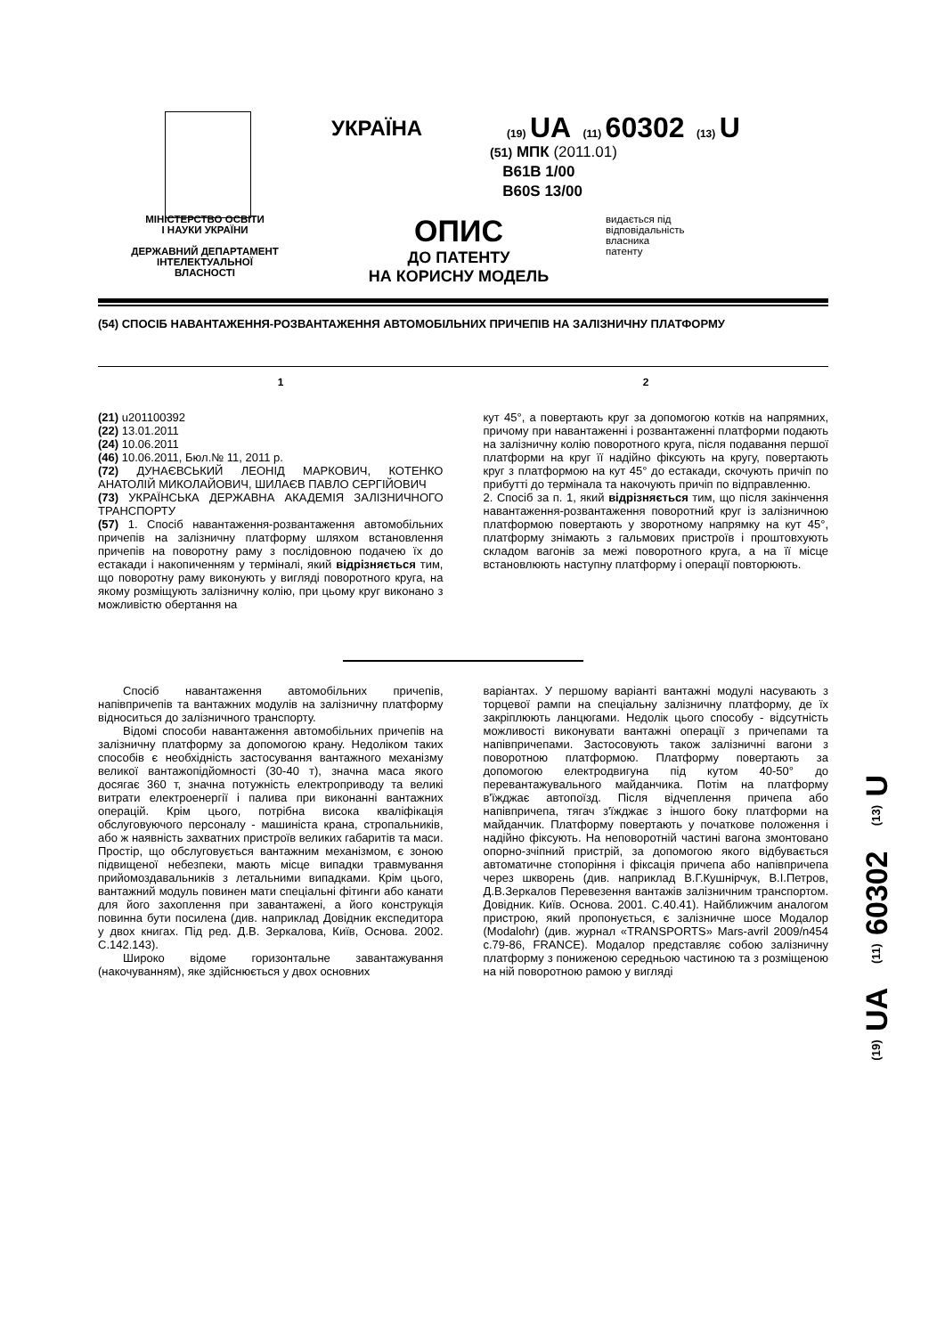УКРАЇНА
(19) UA (11) 60302 (13) U
(51) МПК (2011.01)
B61B 1/00
B60S 13/00
МІНІСТЕРСТВО ОСВІТИ
І НАУКИ УКРАЇНИ
ДЕРЖАВНИЙ ДЕПАРТАМЕНТ
ІНТЕЛЕКТУАЛЬНОЇ
ВЛАСНОСТІ
ОПИС
ДО ПАТЕНТУ
НА КОРИСНУ МОДЕЛЬ
видається під
відповідальність
власника
патенту
(54) СПОСІБ НАВАНТАЖЕННЯ-РОЗВАНТАЖЕННЯ АВТОМОБІЛЬНИХ ПРИЧЕПІВ НА ЗАЛІЗНИЧНУ ПЛАТФОРМУ
1 2
(21) u201100392
(22) 13.01.2011
(24) 10.06.2011
(46) 10.06.2011, Бюл.№ 11, 2011 р.
(72) ДУНАЄВСЬКИЙ ЛЕОНІД МАРКОВИЧ, КОТЕНКО АНАТОЛІЙ МИКОЛАЙОВИЧ, ШИЛАЄВ ПАВЛО СЕРГІЙОВИЧ
(73) УКРАЇНСЬКА ДЕРЖАВНА АКАДЕМІЯ ЗАЛІЗНИЧНОГО ТРАНСПОРТУ
(57) 1. Спосіб навантаження-розвантаження автомобільних причепів на залізничну платформу шляхом встановлення причепів на поворотну раму з послідовною подачею їх до естакади і накопиченням у терміналі, який відрізняється тим, що поворотну раму виконують у вигляді поворотного круга, на якому розміщують залізничну колію, при цьому круг виконано з можливістю обертання на
кут 45°, а повертають круг за допомогою котків на напрямних, причому при навантаженні і розвантаженні платформи подають на залізничну колію поворотного круга, після подавання першої платформи на круг її надійно фіксують на кругу, повертають круг з платформою на кут 45° до естакади, скочують причіп по прибутті до термінала та накочують причіп по відправленню.
2. Спосіб за п. 1, який відрізняється тим, що після закінчення навантаження-розвантаження поворотний круг із залізничною платформою повертають у зворотному напрямку на кут 45°, платформу знімають з гальмових пристроїв і проштовхують складом вагонів за межі поворотного круга, а на її місце встановлюють наступну платформу і операції повторюють.
Спосіб навантаження автомобільних причепів, напівпричепів та вантажних модулів на залізничну платформу відноситься до залізничного транспорту.
Відомі способи навантаження автомобільних причепів на залізничну платформу за допомогою крану. Недоліком таких способів є необхідність застосування вантажного механізму великої вантажопідйомності (30-40 т), значна маса якого досягає 360 т, значна потужність електроприводу та великі витрати електроенергії і палива при виконанні вантажних операцій. Крім цього, потрібна висока кваліфікація обслуговуючого персоналу - машиніста крана, стропальників, або ж наявність захватних пристроїв великих габаритів та маси. Простір, що обслуговується вантажним механізмом, є зоною підвищеної небезпеки, мають місце випадки травмування прийомоздавальників з летальними випадками. Крім цього, вантажний модуль повинен мати спеціальні фітинги або канати для його захоплення при завантажені, а його конструкція повинна бути посилена (див. наприклад Довідник експедитора у двох книгах. Під ред. Д.В. Зеркалова, Київ, Основа. 2002. С.142.143).
Широко відоме горизонтальне завантажування (накочуванням), яке здійснюється у двох основних
варіантах. У першому варіанті вантажні модулі насувають з торцевої рампи на спеціальну залізничну платформу, де їх закріплюють ланцюгами. Недолік цього способу - відсутність можливості виконувати вантажні операції з причепами та напівпричепами. Застосовують також залізничні вагони з поворотною платформою. Платформу повертають за допомогою електродвигуна під кутом 40-50° до перевантажувального майданчика. Потім на платформу в'їжджає автопоїзд. Після відчеплення причепа або напівпричепа, тягач з'їжджає з іншого боку платформи на майданчик. Платформу повертають у початкове положення і надійно фіксують. На неповоротній частині вагона змонтовано опорно-зчіпний пристрій, за допомогою якого відбувається автоматичне стопоріння і фіксація причепа або напівпричепа через шкворень (див. наприклад В.Г.Кушнірчук, В.І.Петров, Д.В.Зеркалов Перевезення вантажів залізничним транспортом. Довідник. Київ. Основа. 2001. С.40.41). Найближчим аналогом пристрою, який пропонується, є залізничне шосе Модалор (Modalohr) (див. журнал «TRANSPORTS» Mars-avril 2009/n454 с.79-86, FRANCE). Модалор представляє собою залізничну платформу з пониженою середньою частиною та з розміщеною на ній поворотною рамою у вигляді
(19) UA (11) 60302 (13) U